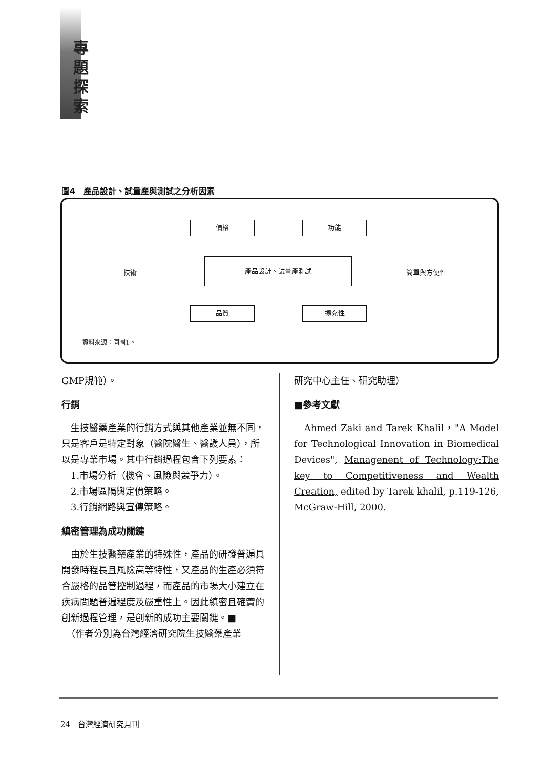專
題
探
索
圖4　產品設計、試量產與測試之分析因素
價格 功能
技術
產品設計、試量產測試
簡單與方便性
品質 擴充性
資料來源：同圖1。
GMP規範）。
行銷
　生技醫藥產業的行銷方式與其他產業並無不同，只是客戶是特定對象（醫院醫生、醫護人員），所以是專業市場。其中行銷過程包含下列要素：
　1.市場分析（機會、風險與競爭力）。
　2.市場區隔與定價策略。
　3.行銷網路與宣傳策略。
縝密管理為成功關鍵
　由於生技醫藥產業的特殊性，產品的研發普遍具開發時程長且風險高等特性，又產品的生產必須符合嚴格的品管控制過程，而產品的市場大小建立在疾病問題普遍程度及嚴重性上。因此縝密且確實的創新過程管理，是創新的成功主要關鍵。■
　（作者分別為台灣經濟研究院生技醫藥產業
研究中心主任、研究助理）
■參考文獻
　Ahmed Zaki and Tarek Khalil，"A Model for Technological Innovation in Biomedical Devices", Managenent of Technology:The key to Competitiveness and Wealth Creation, edited by Tarek khalil, p.119-126, McGraw-Hill, 2000.
24　台灣經濟研究月刊